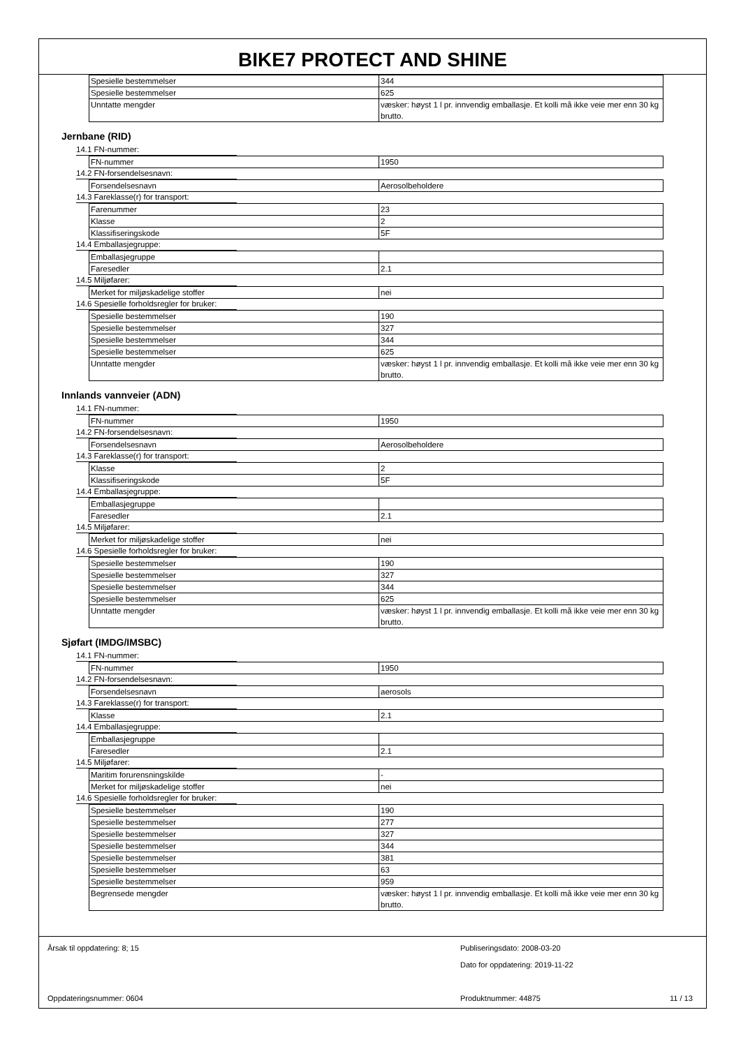BIKE7 PROTECT AND SHINE
| Spesielle bestemmelser | 344 |
| Spesielle bestemmelser | 625 |
| Unntatte mengder | væsker: høyst 1 l pr. innvendig emballasje. Et kolli må ikke veie mer enn 30 kg brutto. |
Jernbane (RID)
14.1 FN-nummer:
| FN-nummer | 1950 |
14.2 FN-forsendelsesnavn:
| Forsendelsesnavn | Aerosolbeholdere |
14.3 Fareklasse(r) for transport:
| Farenummer | 23 |
| Klasse | 2 |
| Klassifiseringskode | 5F |
14.4 Emballasjegruppe:
| Emballasjegruppe | |
| Faresedler | 2.1 |
14.5 Miljøfarer:
| Merket for miljøskadelige stoffer | nei |
14.6 Spesielle forholdsregler for bruker:
| Spesielle bestemmelser | 190 |
| Spesielle bestemmelser | 327 |
| Spesielle bestemmelser | 344 |
| Spesielle bestemmelser | 625 |
| Unntatte mengder | væsker: høyst 1 l pr. innvendig emballasje. Et kolli må ikke veie mer enn 30 kg brutto. |
Innlands vannveier (ADN)
14.1 FN-nummer:
| FN-nummer | 1950 |
14.2 FN-forsendelsesnavn:
| Forsendelsesnavn | Aerosolbeholdere |
14.3 Fareklasse(r) for transport:
| Klasse | 2 |
| Klassifiseringskode | 5F |
14.4 Emballasjegruppe:
| Emballasjegruppe | |
| Faresedler | 2.1 |
14.5 Miljøfarer:
| Merket for miljøskadelige stoffer | nei |
14.6 Spesielle forholdsregler for bruker:
| Spesielle bestemmelser | 190 |
| Spesielle bestemmelser | 327 |
| Spesielle bestemmelser | 344 |
| Spesielle bestemmelser | 625 |
| Unntatte mengder | væsker: høyst 1 l pr. innvendig emballasje. Et kolli må ikke veie mer enn 30 kg brutto. |
Sjøfart (IMDG/IMSBC)
14.1 FN-nummer:
| FN-nummer | 1950 |
14.2 FN-forsendelsesnavn:
| Forsendelsesnavn | aerosols |
14.3 Fareklasse(r) for transport:
| Klasse | 2.1 |
14.4 Emballasjegruppe:
| Emballasjegruppe | |
| Faresedler | 2.1 |
14.5 Miljøfarer:
| Maritim forurensningskilde | - |
| Merket for miljøskadelige stoffer | nei |
14.6 Spesielle forholdsregler for bruker:
| Spesielle bestemmelser | 190 |
| Spesielle bestemmelser | 277 |
| Spesielle bestemmelser | 327 |
| Spesielle bestemmelser | 344 |
| Spesielle bestemmelser | 381 |
| Spesielle bestemmelser | 63 |
| Spesielle bestemmelser | 959 |
| Begrensede mengder | væsker: høyst 1 l pr. innvendig emballasje. Et kolli må ikke veie mer enn 30 kg brutto. |
Årsak til oppdatering: 8; 15
Publiseringsdato: 2008-03-20
Dato for oppdatering: 2019-11-22
Oppdateringsnummer: 0604 Produktnummer: 44875 11 / 13